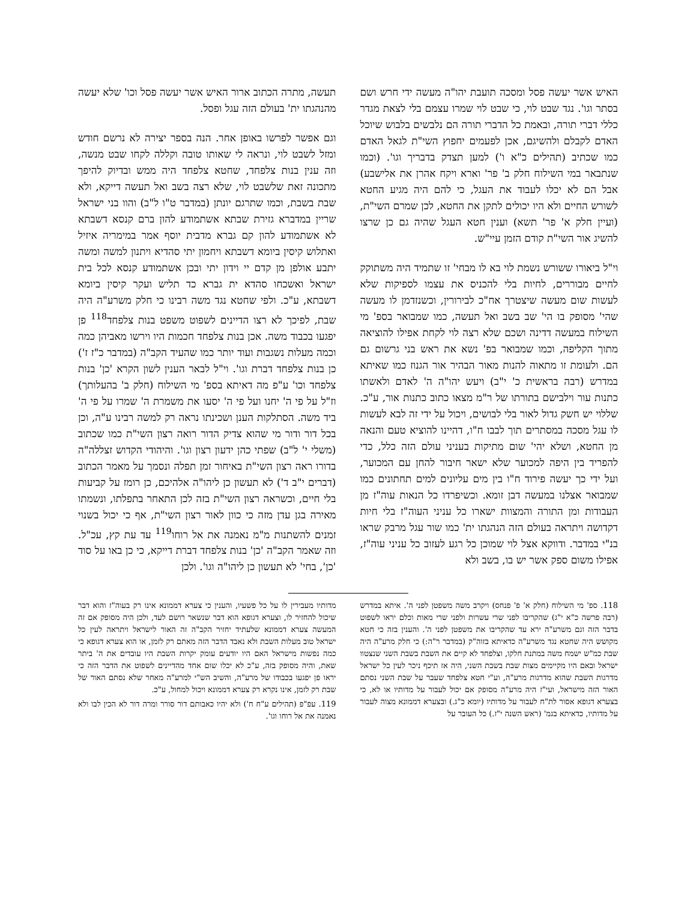האיש אשר יעשה פסל ומסכה תועבת יהו"ה מעשה ידי חרש ושם בסתר וגו'. נגד שבט לוי, כי שבט לוי שמרו עצמם בלי לצאת מגדר כללי דברי תורה, ובאמת כל הדברי תורה הם נלבשים בלבוש שיוכל האדם לקבלם ולהשיגם, אכן לפעמים יחפוץ השי"ת לגאל האדם כמו שכתיב (תהילים כ"א ו') למען תצדק בדבריך וגו'. (וכמו שנתבאר במי השילוח חלק ב' פר' וארא ויקח אהרן את אלישבע) אבל הם לא יכלו לעבוד את העגל, כי להם היה מגיע החטא לשורש החיים ולא היו יכולים לתקן את החטא, לכן שמרם השי"ת, (ועיין חלק א' פר' תשא) וענין חטא העגל שהיה גם כן שרצו להשיג אור השי"ת קודם הזמן עיי"ש.
וי"ל ביאורו ששורש נשמת לוי בא לו מבחי' זו שתמיד היה משתוקק לחיים מבוררים, לחיות בלי להכניס את עצמו לספיקות שלא לעשות שום מעשה שיצטרך אח"כ לבירורין, וכשנזדמן לו מעשה שהי' מסופק בו הי' שב בשב ואל תעשה, כמו שמבואר בספ' מי השילוח במעשה דדינה ושכם שלא רצה לוי לקחת אפילו להוציאה מתוך הקליפה, וכמו שמבואר בפ' נשא את ראש בני גרשום גם הם. ולעומת זו מתאוה להנות מאור הבהיר אור הגנוז כמו שאיתא במדרש (רבה בראשית כ' י"ב) ויעש יהו"ה ה' לאדם ולאשתו כתנות עור וילבישם בתורתו של ר"מ מצאו כתוב כתנות אור, ע"כ. שללוי יש חשק גדול לאור בלי לבושים, ויכול על ידי זה לבא לעשות לו עגל מסכה במסתרים תוך לבבו ח"ו, דהיינו להוציא טעם והנאה מן החטא, ושלא יהי' שום מתיקות בעניני עולם הזה כלל, כדי להפריד בין היפה למכוער שלא ישאר חיבור להחן עם המכוער, ועל ידי כך יעשה פירוד ח"ו בין מים עליונים למים תחתונים כמו שמבואר אצלנו במעשה דבן זומא. וכשיפרדו כל הנאות עוה"ז מן העבודות ומן התורה והמצוות ישארו כל עניני העוה"ז בלי חיות דקדושה ויתראה בעולם הזה הנהגתו ית' כמו שור עגל מרבק שראו בנ"י במדבר. ודווקא אצל לוי שמוכן כל רגע לעזוב כל עניני עוה"ז, אפילו משום ספק אשר יש בו, בשב ולא
תעשה, מתרה הכתוב ארור האיש אשר יעשה פסל וכו' שלא יעשה מהנהגתו ית' בעולם הזה עגל ופסל.
וגם אפשר לפרשו באופן אחר. הנה בספר יצירה לא נרשם חודש ומזל לשבט לוי, ונראה לי שאותו טובה וקללה לקחו שבט מנשה, וזה ענין בנות צלפחד, שחטא צלפחד היה ממש ובדיוק להיפך מתכונה זאת שלשבט לוי, שלא רצה בשב ואל תעשה דייקא, ולא שבת בשבת, וכמו שתרגם יונתן (במדבר ט"ו ל"ב) והוו בני ישראל שריין במדברא גזירת שבתא אשתמודע להון ברם קנסא דשבתא לא אשתמודע להון קם גברא מדבית יוסף אמר במימריה איזיל ואתלוש קיסין ביומא דשבתא ויחמון יתי סהדיא ויתנון למשה ומשה יתבע אולפן מן קדם יי וידון יתי ובכן אשתמודע קנסא לכל בית ישראל ואשכחו סהדא ית גברא כד תליש ועקר קיסין ביומא דשבתא, ע"כ. ולפי שחטא נגד משה רבינו כי חלק משרע"ה היה שבת, לפיכך לא רצו הדיינים לשפוט משפט בנות צלפחד<sup>118</sup> פן יפגעו בכבוד משה. אכן בנות צלפחד חכמות היו וירשו מאביהן כמה וכמה מעלות נשגבות ועוד יותר כמו שהעיד הקב"ה (במדבר כ"ז ז') כן בנות צלפחד דברת וגו'. וי"ל לבאר הענין לשון הקרא 'כן' בנות צלפחד וכו' ע"פ מה דאיתא בספ' מי השילוח (חלק ב' בהעלותך) וז"ל על פי ה' יחנו ועל פי ה' יסעו את משמרת ה' שמרו על פי ה' ביד משה. הסתלקות הענן ושכינתו נראה רק למשה רבינו ע"ה, וכן בכל דור ודור מי שהוא צדיק הדור רואה רצון השי"ת כמו שכתוב (משלי י' ל"ב) שפתי כהן ידעון רצון וגו'. והיהודי הקדוש זצללה"ה בדורו ראה רצון השי"ת באיחור זמן תפלה ונסמך על מאמר הכתוב (דברים י"ב ד') לא תעשון כן ליהו"ה אלהיכם, כן רומז על קביעות בלי חיים, וכשראה רצון השי"ת בזה לכן התאחר בתפלתו, ונשמתו מאירה בגן עדן מזה כי כוון לאור רצון השי"ת, אף כי יכול בשנוי זמנים להשתנות מ"מ נאמנה את אל רוחו<sup>119</sup> עד עת קץ, עכ"ל. וזה שאמר הקב"ה 'כן' בנות צלפחד דברת דייקא, כי כן באו על סוד 'כן', בחי' לא תעשון כן ליהו"ה וגו'. ולכן
118. ספ' מי השילוח (חלק א' פ' פנחס) ויקרב משה משפטן לפני ה'. איתא במדרש (רבה פרשה כ"א י"ג) שהקריבו לפני שרי עשרות ולפני שרי מאות וכלם יראו לשפוט בדבר הזה וגם משרע"ה ירא עד שהקריבו את משפטן לפני ה'. והענין בזה כי חטא מקושש היה שחטא נגד משרע"ה כדאיתא בזוה"ק (במדבר ר"ה:) כי חלק מרע"ה היה שבת כמ"ש ישמח משה במתנת חלקו, וצלפחד לא קיים את השבת בשבת השני שנצטוו ישראל ובאם היו מקיימים מצות שבת בשבת השני, היה אז תיכף ניכר לעין כל ישראל מדרגות השבת שהוא מדרגות מרע"ה, וע"י חטא צלפחד שעבר על שבת השני נסתם האור הזה מישראל, ועי"ז היה מרע"ה מסופק אם יכול לעבור על מדותיו או לא, כי בצערא דגופא אסור לת"ח לעבור על מדותיו (יומא כ"ג.) ובצערא דממונא מצוה לעבור על מדותיו, כדאיתא בגמ' (ראש השנה י"ז.) כל העובר על
מדותיו מעבירין לו על כל פשעיו, והענין כי צערא דממונא אינו רק בעוה"ז והוא דבר שיכול להחזיר לו, וצערא דגופא הוא דבר שנשאר רושם לעד, ולכן היה מסופק אם זה המעשה צערא דממונא שלעתיד יחזיר הקב"ה זה האור לישראל ויתראה לעין כל ישראל טוב מעלות השבת ולא נאבד הדבר הזה מאתם רק לזמן, או הוא צערא דגופא כי כמה נפשות מישראל האם היו יודעים עומק יקרות השבת היו עובדים את ה' ביתר שאת, והיה מסופק בזה, ע"כ לא יכלו שום אחד מהדיינים לשפוט את הדבר הזה כי יראו פן יפגעו בכבודו של מרע"ה, והשיב הש"י למרע"ה מאחר שלא נסתם האור של שבת רק לזמן, אינו נקרא רק צערא דממונא ויכול למחול, ע"כ.
119. עפ"פ (תהילים ע"ח ח') ולא יהיו כאבותם דור סורר ומרה דור לא הכין לבו ולא נאמנה את אל רוחו וגו'.